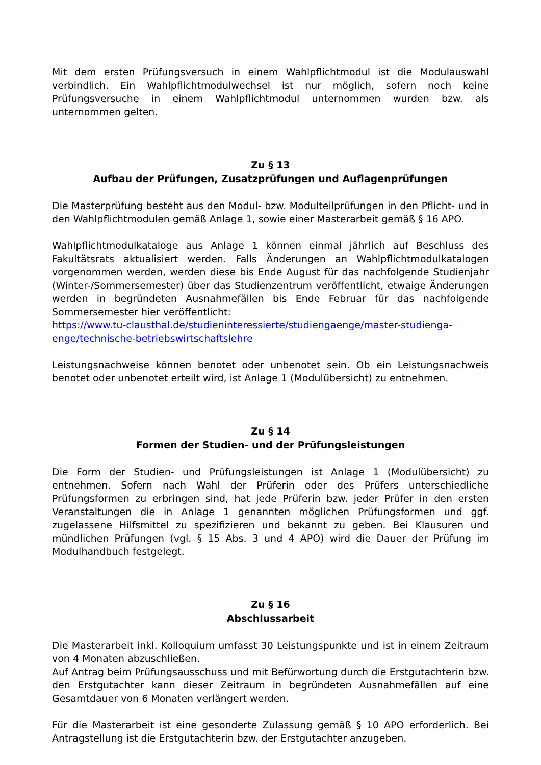Mit dem ersten Prüfungsversuch in einem Wahlpflichtmodul ist die Modulauswahl verbindlich. Ein Wahlpflichtmodulwechsel ist nur möglich, sofern noch keine Prüfungsversuche in einem Wahlpflichtmodul unternommen wurden bzw. als unternommen gelten.
Zu § 13
Aufbau der Prüfungen, Zusatzprüfungen und Auflagenprüfungen
Die Masterprüfung besteht aus den Modul- bzw. Modulteilprüfungen in den Pflicht- und in den Wahlpflichtmodulen gemäß Anlage 1, sowie einer Masterarbeit gemäß § 16 APO.
Wahlpflichtmodulkataloge aus Anlage 1 können einmal jährlich auf Beschluss des Fakultätsrats aktualisiert werden. Falls Änderungen an Wahlpflichtmodulkatalogen vorgenommen werden, werden diese bis Ende August für das nachfolgende Studienjahr (Winter-/Sommersemester) über das Studienzentrum veröffentlicht, etwaige Änderungen werden in begründeten Ausnahmefällen bis Ende Februar für das nachfolgende Sommersemester hier veröffentlicht:
https://www.tu-clausthal.de/studieninteressierte/studiengaenge/master-studienga-enge/technische-betriebswirtschaftslehre
Leistungsnachweise können benotet oder unbenotet sein. Ob ein Leistungsnachweis benotet oder unbenotet erteilt wird, ist Anlage 1 (Modulübersicht) zu entnehmen.
Zu § 14
Formen der Studien- und der Prüfungsleistungen
Die Form der Studien- und Prüfungsleistungen ist Anlage 1 (Modulübersicht) zu entnehmen. Sofern nach Wahl der Prüferin oder des Prüfers unterschiedliche Prüfungsformen zu erbringen sind, hat jede Prüferin bzw. jeder Prüfer in den ersten Veranstaltungen die in Anlage 1 genannten möglichen Prüfungsformen und ggf. zugelassene Hilfsmittel zu spezifizieren und bekannt zu geben. Bei Klausuren und mündlichen Prüfungen (vgl. § 15 Abs. 3 und 4 APO) wird die Dauer der Prüfung im Modulhandbuch festgelegt.
Zu § 16
Abschlussarbeit
Die Masterarbeit inkl. Kolloquium umfasst 30 Leistungspunkte und ist in einem Zeitraum von 4 Monaten abzuschließen.
Auf Antrag beim Prüfungsausschuss und mit Befürwortung durch die Erstgutachterin bzw. den Erstgutachter kann dieser Zeitraum in begründeten Ausnahmefällen auf eine Gesamtdauer von 6 Monaten verlängert werden.
Für die Masterarbeit ist eine gesonderte Zulassung gemäß § 10 APO erforderlich. Bei Antragstellung ist die Erstgutachterin bzw. der Erstgutachter anzugeben.